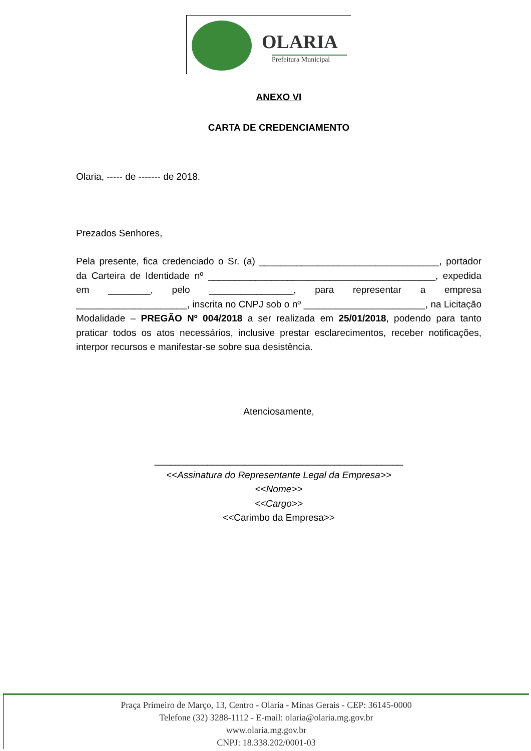OLARIA
Prefeitura Municipal
ANEXO VI
CARTA DE CREDENCIAMENTO
Olaria, ----- de ------- de 2018.
Prezados Senhores,
Pela presente, fica credenciado o Sr. (a) __________________________________, portador da Carteira de Identidade nº ___________________________________________, expedida em ________, pelo ________________, para representar a empresa _____________________, inscrita no CNPJ sob o nº _______________________, na Licitação Modalidade – PREGÃO Nº 004/2018 a ser realizada em 25/01/2018, podendo para tanto praticar todos os atos necessários, inclusive prestar esclarecimentos, receber notificações, interpor recursos e manifestar-se sobre sua desistência.
Atenciosamente,
_______________________________________________
<<Assinatura do Representante Legal da Empresa>>
<<Nome>>
<<Cargo>>
<<Carimbo da Empresa>>
Praça Primeiro de Março, 13, Centro - Olaria - Minas Gerais - CEP: 36145-0000
Telefone (32) 3288-1112 - E-mail: olaria@olaria.mg.gov.br
www.olaria.mg.gov.br
CNPJ: 18.338.202/0001-03